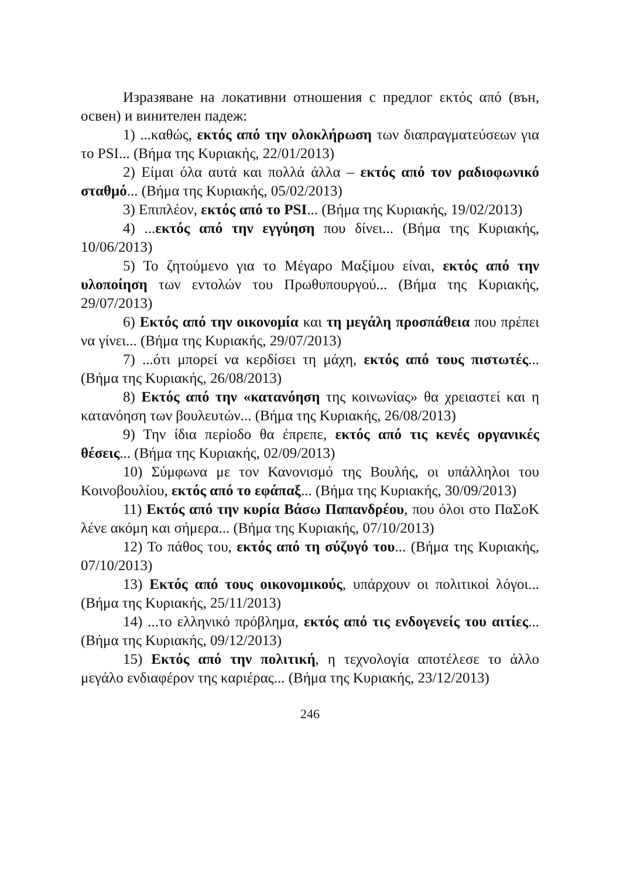Изразяване на локативни отношения с предлог εκτός από (вън, освен) и винителен падеж:
1) ...καθώς, εκτός από την ολοκλήρωση των διαπραγματεύσεων για το PSI... (Βήμα της Κυριακής, 22/01/2013)
2) Είμαι όλα αυτά και πολλά άλλα – εκτός από τον ραδιοφωνικό σταθμό... (Βήμα της Κυριακής, 05/02/2013)
3) Επιπλέον, εκτός από το PSI... (Βήμα της Κυριακής, 19/02/2013)
4) ...εκτός από την εγγύηση που δίνει... (Βήμα της Κυριακής, 10/06/2013)
5) Το ζητούμενο για το Μέγαρο Μαξίμου είναι, εκτός από την υλοποίηση των εντολών του Πρωθυπουργού... (Βήμα της Κυριακής, 29/07/2013)
6) Εκτός από την οικονομία και τη μεγάλη προσπάθεια που πρέπει να γίνει... (Βήμα της Κυριακής, 29/07/2013)
7) ...ότι μπορεί να κερδίσει τη μάχη, εκτός από τους πιστωτές... (Βήμα της Κυριακής, 26/08/2013)
8) Εκτός από την «κατανόηση της κοινωνίας» θα χρειαστεί και η κατανόηση των βουλευτών... (Βήμα της Κυριακής, 26/08/2013)
9) Την ίδια περίοδο θα έπρεπε, εκτός από τις κενές οργανικές θέσεις... (Βήμα της Κυριακής, 02/09/2013)
10) Σύμφωνα με τον Κανονισμό της Βουλής, οι υπάλληλοι του Κοινοβουλίου, εκτός από το εφάπαξ... (Βήμα της Κυριακής, 30/09/2013)
11) Εκτός από την κυρία Βάσω Παπανδρέου, που όλοι στο ΠαΣοΚ λένε ακόμη και σήμερα... (Βήμα της Κυριακής, 07/10/2013)
12) Το πάθος του, εκτός από τη σύζυγό του... (Βήμα της Κυριακής, 07/10/2013)
13) Εκτός από τους οικονομικούς, υπάρχουν οι πολιτικοί λόγοι... (Βήμα της Κυριακής, 25/11/2013)
14) ...το ελληνικό πρόβλημα, εκτός από τις ενδογενείς του αιτίες... (Βήμα της Κυριακής, 09/12/2013)
15) Εκτός από την πολιτική, η τεχνολογία αποτέλεσε το άλλο μεγάλο ενδιαφέρον της καριέρας... (Βήμα της Κυριακής, 23/12/2013)
246